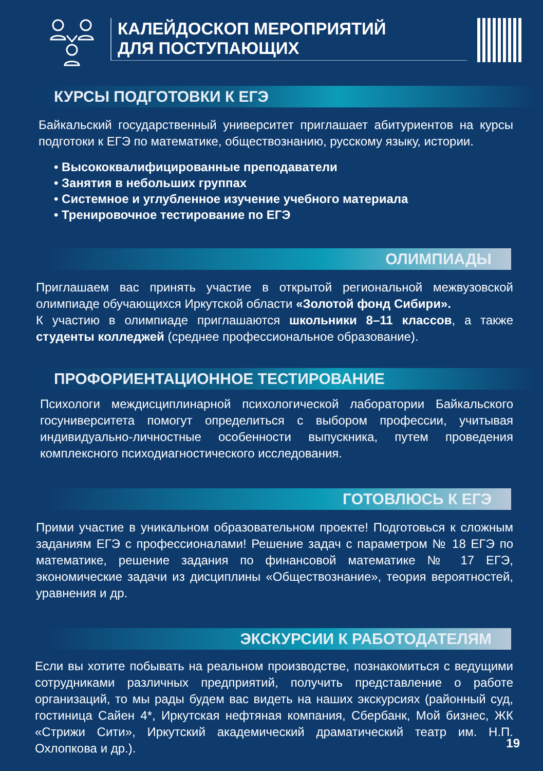КАЛЕЙДОСКОП МЕРОПРИЯТИЙ
ДЛЯ ПОСТУПАЮЩИХ
КУРСЫ ПОДГОТОВКИ К ЕГЭ
Байкальский государственный университет приглашает абитуриентов на курсы подготоки к ЕГЭ по математике, обществознанию, русскому языку, истории.
• Высококвалифицированные преподаватели
• Занятия в небольших группах
• Системное и углубленное изучение учебного материала
• Тренировочное тестирование по ЕГЭ
ОЛИМПИАДЫ
Приглашаем вас принять участие в открытой региональной межвузовской олимпиаде обучающихся Иркутской области «Золотой фонд Сибири».
К участию в олимпиаде приглашаются школьники 8–11 классов, а также студенты колледжей (среднее профессиональное образование).
ПРОФОРИЕНТАЦИОННОЕ ТЕСТИРОВАНИЕ
Психологи междисциплинарной психологической лаборатории Байкальского госуниверситета помогут определиться с выбором профессии, учитывая индивидуально-личностные особенности выпускника, путем проведения комплексного психодиагностического исследования.
ГОТОВЛЮСЬ К ЕГЭ
Прими участие в уникальном образовательном проекте! Подготовься к сложным заданиям ЕГЭ с профессионалами! Решение задач с параметром № 18 ЕГЭ по математике, решение задания по финансовой математике № 17 ЕГЭ, экономические задачи из дисциплины «Обществознание», теория вероятностей, уравнения и др.
ЭКСКУРСИИ К РАБОТОДАТЕЛЯМ
Если вы хотите побывать на реальном производстве, познакомиться с ведущими сотрудниками различных предприятий, получить представление о работе организаций, то мы рады будем вас видеть на наших экскурсиях (районный суд, гостиница Сайен 4*, Иркутская нефтяная компания, Сбербанк, Мой бизнес, ЖК «Стрижи Сити», Иркутский академический драматический театр им. Н.П. Охлопкова и др.).
19